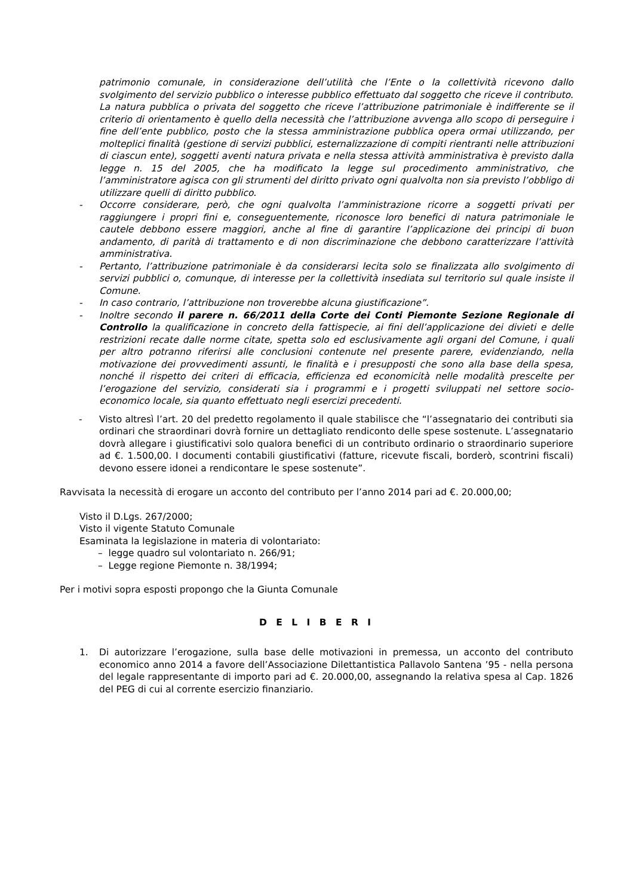patrimonio comunale, in considerazione dell’utilità che l’Ente o la collettività ricevono dallo svolgimento del servizio pubblico o interesse pubblico effettuato dal soggetto che riceve il contributo. La natura pubblica o privata del soggetto che riceve l’attribuzione patrimoniale è indifferente se il criterio di orientamento è quello della necessità che l’attribuzione avvenga allo scopo di perseguire i fine dell’ente pubblico, posto che la stessa amministrazione pubblica opera ormai utilizzando, per molteplici finalità (gestione di servizi pubblici, esternalizzazione di compiti rientranti nelle attribuzioni di ciascun ente), soggetti aventi natura privata e nella stessa attività amministrativa è previsto dalla legge n. 15 del 2005, che ha modificato la legge sul procedimento amministrativo, che l’amministratore agisca con gli strumenti del diritto privato ogni qualvolta non sia previsto l’obbligo di utilizzare quelli di diritto pubblico.
- Occorre considerare, però, che ogni qualvolta l’amministrazione ricorre a soggetti privati per raggiungere i propri fini e, conseguentemente, riconosce loro benefici di natura patrimoniale le cautele debbono essere maggiori, anche al fine di garantire l’applicazione dei principi di buon andamento, di parità di trattamento e di non discriminazione che debbono caratterizzare l’attività amministrativa.
- Pertanto, l’attribuzione patrimoniale è da considerarsi lecita solo se finalizzata allo svolgimento di servizi pubblici o, comunque, di interesse per la collettività insediata sul territorio sul quale insiste il Comune.
- In caso contrario, l’attribuzione non troverebbe alcuna giustificazione”.
- Inoltre secondo il parere n. 66/2011 della Corte dei Conti Piemonte Sezione Regionale di Controllo la qualificazione in concreto della fattispecie, ai fini dell’applicazione dei divieti e delle restrizioni recate dalle norme citate, spetta solo ed esclusivamente agli organi del Comune, i quali per altro potranno riferirsi alle conclusioni contenute nel presente parere, evidenziando, nella motivazione dei provvedimenti assunti, le finalità e i presupposti che sono alla base della spesa, nonché il rispetto dei criteri di efficacia, efficienza ed economicità nelle modalità prescelte per l’erogazione del servizio, considerati sia i programmi e i progetti sviluppati nel settore socio-economico locale, sia quanto effettuato negli esercizi precedenti.
- Visto altresì l’art. 20 del predetto regolamento il quale stabilisce che “l’assegnatario dei contributi sia ordinari che straordinari dovrà fornire un dettagliato rendiconto delle spese sostenute. L’assegnatario dovrà allegare i giustificativi solo qualora benefici di un contributo ordinario o straordinario superiore ad €. 1.500,00. I documenti contabili giustificativi (fatture, ricevute fiscali, borderò, scontrini fiscali) devono essere idonei a rendicontare le spese sostenute”.
Ravvisata la necessità di erogare un acconto del contributo per l’anno 2014 pari ad €. 20.000,00;
Visto il D.Lgs. 267/2000;
Visto il vigente Statuto Comunale
Esaminata la legislazione in materia di volontariato:
– legge quadro sul volontariato n. 266/91;
– Legge regione Piemonte n. 38/1994;
Per i motivi sopra esposti propongo che la Giunta Comunale
D E L I B E R I
1. Di autorizzare l’erogazione, sulla base delle motivazioni in premessa, un acconto del contributo economico anno 2014 a favore dell’Associazione Dilettantistica Pallavolo Santena ’95 - nella persona del legale rappresentante di importo pari ad €. 20.000,00, assegnando la relativa spesa al Cap. 1826 del PEG di cui al corrente esercizio finanziario.